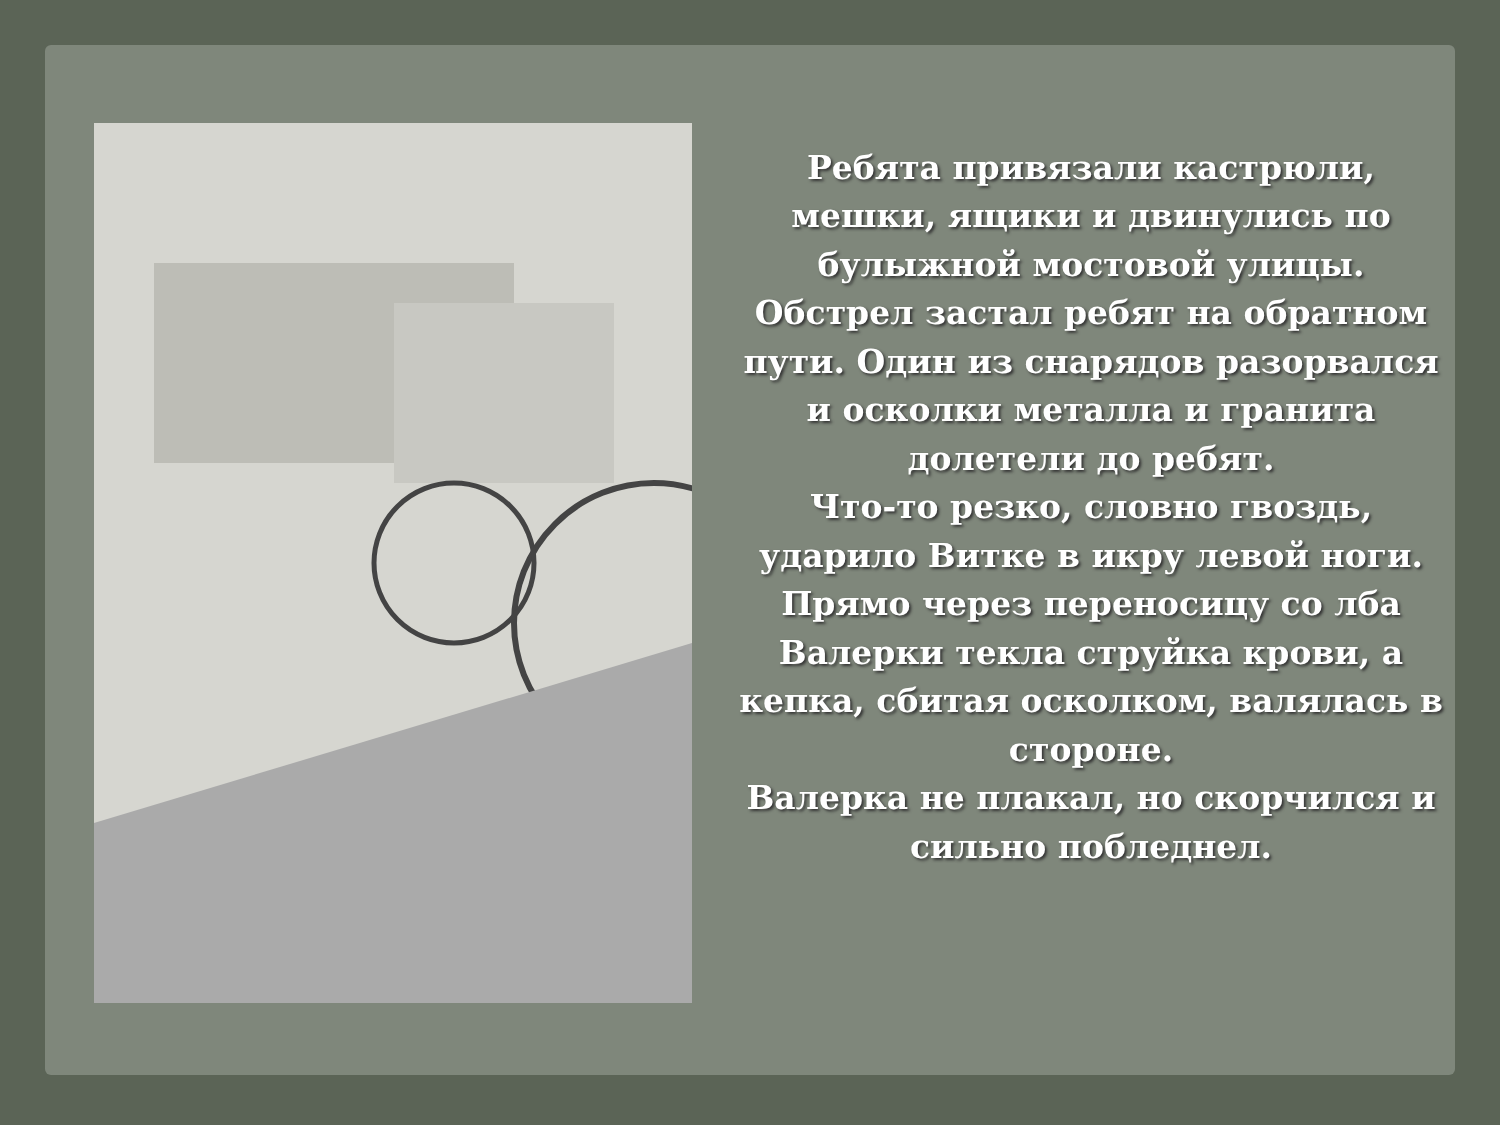Ребята привязали кастрюли, мешки, ящики и двинулись по булыжной мостовой улицы.
Обстрел застал ребят на обратном пути. Один из снарядов разорвался и осколки металла и гранита долетели до ребят.
Что-то резко, словно гвоздь, ударило Витке в икру левой ноги. Прямо через переносицу со лба Валерки текла струйка крови, а кепка, сбитая осколком, валялась в стороне.
Валерка не плакал, но скорчился и сильно побледнел.